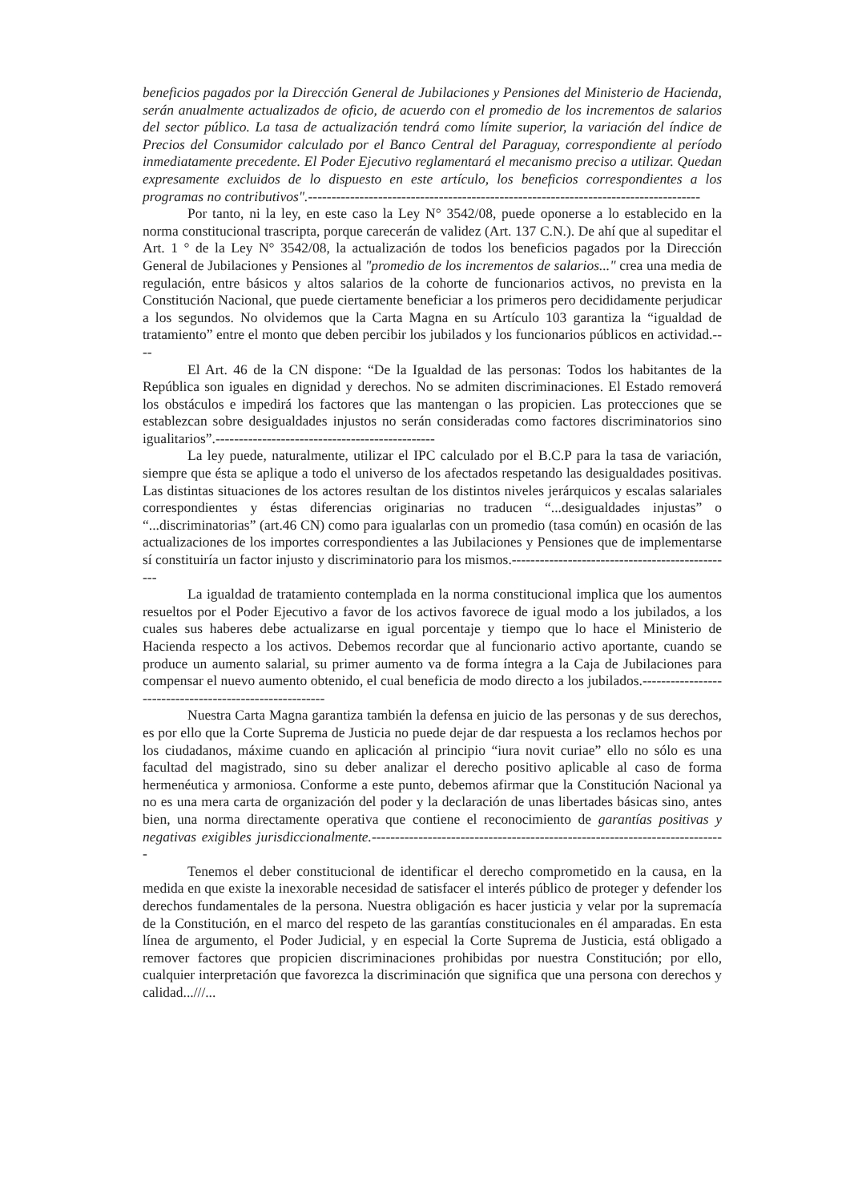beneficios pagados por la Dirección General de Jubilaciones y Pensiones del Ministerio de Hacienda, serán anualmente actualizados de oficio, de acuerdo con el promedio de los incrementos de salarios del sector público. La tasa de actualización tendrá como límite superior, la variación del índice de Precios del Consumidor calculado por el Banco Central del Paraguay, correspondiente al período inmediatamente precedente. El Poder Ejecutivo reglamentará el mecanismo preciso a utilizar. Quedan expresamente excluidos de lo dispuesto en este artículo, los beneficios correspondientes a los programas no contributivos".------------------------------------------------------------------------------------
Por tanto, ni la ley, en este caso la Ley N° 3542/08, puede oponerse a lo establecido en la norma constitucional trascripta, porque carecerán de validez (Art. 137 C.N.). De ahí que al supeditar el Art. 1 ° de la Ley N° 3542/08, la actualización de todos los beneficios pagados por la Dirección General de Jubilaciones y Pensiones al "promedio de los incrementos de salarios..." crea una media de regulación, entre básicos y altos salarios de la cohorte de funcionarios activos, no prevista en la Constitución Nacional, que puede ciertamente beneficiar a los primeros pero decididamente perjudicar a los segundos. No olvidemos que la Carta Magna en su Artículo 103 garantiza la “igualdad de tratamiento” entre el monto que deben percibir los jubilados y los funcionarios públicos en actividad.----
El Art. 46 de la CN dispone: “De la Igualdad de las personas: Todos los habitantes de la República son iguales en dignidad y derechos. No se admiten discriminaciones. El Estado removerá los obstáculos e impedirá los factores que las mantengan o las propicien. Las protecciones que se establezcan sobre desigualdades injustos no serán consideradas como factores discriminatorios sino igualitarios”.-----------------------------------------------
La ley puede, naturalmente, utilizar el IPC calculado por el B.C.P para la tasa de variación, siempre que ésta se aplique a todo el universo de los afectados respetando las desigualdades positivas. Las distintas situaciones de los actores resultan de los distintos niveles jerárquicos y escalas salariales correspondientes y éstas diferencias originarias no traducen “...desigualdades injustas” o “...discriminatorias” (art.46 CN) como para igualarlas con un promedio (tasa común) en ocasión de las actualizaciones de los importes correspondientes a las Jubilaciones y Pensiones que de implementarse sí constituiría un factor injusto y discriminatorio para los mismos.------------------------------------------------
La igualdad de tratamiento contemplada en la norma constitucional implica que los aumentos resueltos por el Poder Ejecutivo a favor de los activos favorece de igual modo a los jubilados, a los cuales sus haberes debe actualizarse en igual porcentaje y tiempo que lo hace el Ministerio de Hacienda respecto a los activos. Debemos recordar que al funcionario activo aportante, cuando se produce un aumento salarial, su primer aumento va de forma íntegra a la Caja de Jubilaciones para compensar el nuevo aumento obtenido, el cual beneficia de modo directo a los jubilados.--------------------------------------------------------
Nuestra Carta Magna garantiza también la defensa en juicio de las personas y de sus derechos, es por ello que la Corte Suprema de Justicia no puede dejar de dar respuesta a los reclamos hechos por los ciudadanos, máxime cuando en aplicación al principio “iura novit curiae” ello no sólo es una facultad del magistrado, sino su deber analizar el derecho positivo aplicable al caso de forma hermenéutica y armoniosa. Conforme a este punto, debemos afirmar que la Constitución Nacional ya no es una mera carta de organización del poder y la declaración de unas libertades básicas sino, antes bien, una norma directamente operativa que contiene el reconocimiento de garantías positivas y negativas exigibles jurisdiccionalmente.----------------------------------------------------------------------------
Tenemos el deber constitucional de identificar el derecho comprometido en la causa, en la medida en que existe la inexorable necesidad de satisfacer el interés público de proteger y defender los derechos fundamentales de la persona. Nuestra obligación es hacer justicia y velar por la supremacía de la Constitución, en el marco del respeto de las garantías constitucionales en él amparadas. En esta línea de argumento, el Poder Judicial, y en especial la Corte Suprema de Justicia, está obligado a remover factores que propicien discriminaciones prohibidas por nuestra Constitución; por ello, cualquier interpretación que favorezca la discriminación que significa que una persona con derechos y calidad...///...